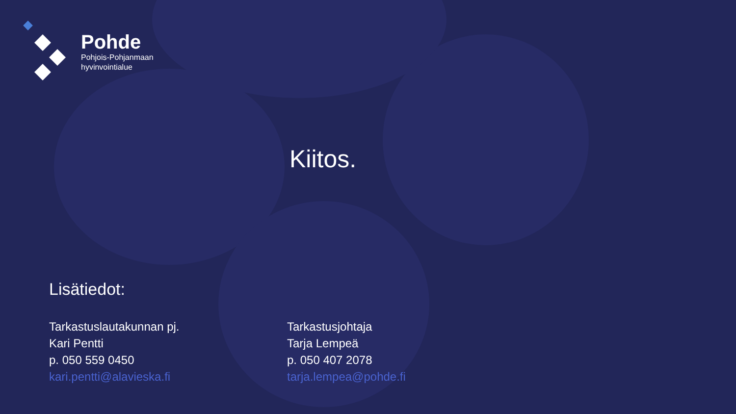Pohde
Pohjois-Pohjanmaan
hyvinvointialue
Kiitos.
Lisätiedot:
Tarkastuslautakunnan pj.
Kari Pentti
p. 050 559 0450
kari.pentti@alavieska.fi
Tarkastusjohtaja
Tarja Lempeä
p. 050 407 2078
tarja.lempea@pohde.fi